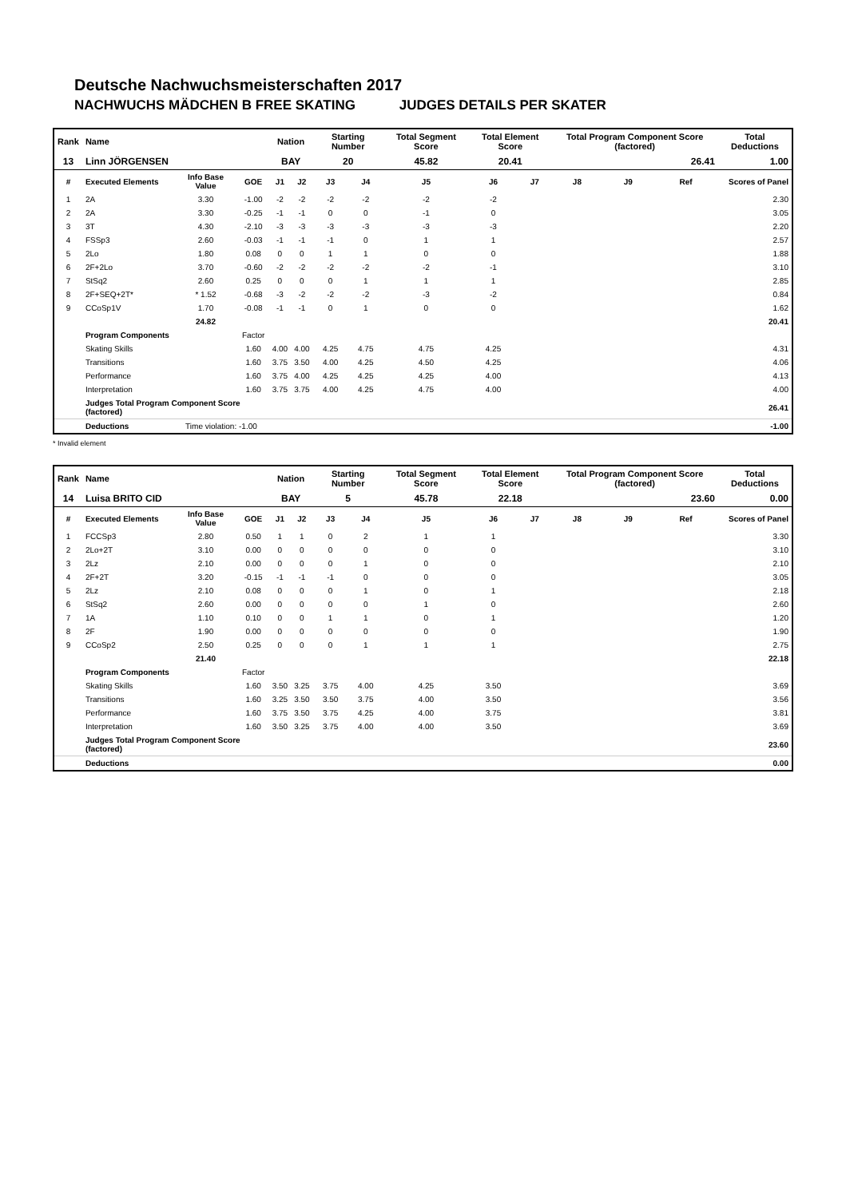Deutsche Nachwuchsmeisterschaften 2017
NACHWUCHS MÄDCHEN B FREE SKATING JUDGES DETAILS PER SKATER
| Rank | Name | | | Nation | | Starting Number | | Total Segment Score | Total Element Score | | Total Program Component Score (factored) | | | Total Deductions |
| 13 | Linn JÖRGENSEN | | | BAY | | 20 | | 45.82 | 20.41 | | 26.41 | | | 1.00 |
| # | Executed Elements | Info Base Value | GOE | J1 | J2 | J3 | J4 | J5 | J6 | J7 | J8 | J9 | Ref | Scores of Panel |
| 1 | 2A | 3.30 | -1.00 | -2 | -2 | -2 | -2 | -2 | -2 | | | | | 2.30 |
| 2 | 2A | 3.30 | -0.25 | -1 | -1 | 0 | 0 | -1 | 0 | | | | | 3.05 |
| 3 | 3T | 4.30 | -2.10 | -3 | -3 | -3 | -3 | -3 | -3 | | | | | 2.20 |
| 4 | FSSp3 | 2.60 | -0.03 | -1 | -1 | -1 | 0 | 1 | 1 | | | | | 2.57 |
| 5 | 2Lo | 1.80 | 0.08 | 0 | 0 | 1 | 1 | 0 | 0 | | | | | 1.88 |
| 6 | 2F+2Lo | 3.70 | -0.60 | -2 | -2 | -2 | -2 | -2 | -1 | | | | | 3.10 |
| 7 | StSq2 | 2.60 | 0.25 | 0 | 0 | 0 | 1 | 1 | 1 | | | | | 2.85 |
| 8 | 2F+SEQ+2T* | * 1.52 | -0.68 | -3 | -2 | -2 | -2 | -3 | -2 | | | | | 0.84 |
| 9 | CCoSp1V | 1.70 | -0.08 | -1 | -1 | 0 | 1 | 0 | 0 | | | | | 1.62 |
| | | 24.82 | | | | | | | | | | | | 20.41 |
| | Program Components | | Factor | | | | | | | | | | | |
| | Skating Skills | | 1.60 | 4.00 | 4.00 | 4.25 | 4.75 | 4.75 | 4.25 | | | | | 4.31 |
| | Transitions | | 1.60 | 3.75 | 3.50 | 4.00 | 4.25 | 4.50 | 4.25 | | | | | 4.06 |
| | Performance | | 1.60 | 3.75 | 4.00 | 4.25 | 4.25 | 4.25 | 4.00 | | | | | 4.13 |
| | Interpretation | | 1.60 | 3.75 | 3.75 | 4.00 | 4.25 | 4.75 | 4.00 | | | | | 4.00 |
| | Judges Total Program Component Score (factored) | | | | | | | | | | | | | 26.41 |
| | Deductions | Time violation: -1.00 | | | | | | | | | | | | -1.00 |
* Invalid element
| Rank | Name | | | Nation | | Starting Number | | Total Segment Score | Total Element Score | | Total Program Component Score (factored) | | | Total Deductions |
| 14 | Luisa BRITO CID | | | BAY | | 5 | | 45.78 | 22.18 | | 23.60 | | | 0.00 |
| # | Executed Elements | Info Base Value | GOE | J1 | J2 | J3 | J4 | J5 | J6 | J7 | J8 | J9 | Ref | Scores of Panel |
| 1 | FCCSp3 | 2.80 | 0.50 | 1 | 1 | 0 | 2 | 1 | 1 | | | | | 3.30 |
| 2 | 2Lo+2T | 3.10 | 0.00 | 0 | 0 | 0 | 0 | 0 | 0 | | | | | 3.10 |
| 3 | 2Lz | 2.10 | 0.00 | 0 | 0 | 0 | 1 | 0 | 0 | | | | | 2.10 |
| 4 | 2F+2T | 3.20 | -0.15 | -1 | -1 | -1 | 0 | 0 | 0 | | | | | 3.05 |
| 5 | 2Lz | 2.10 | 0.08 | 0 | 0 | 0 | 1 | 0 | 1 | | | | | 2.18 |
| 6 | StSq2 | 2.60 | 0.00 | 0 | 0 | 0 | 0 | 1 | 0 | | | | | 2.60 |
| 7 | 1A | 1.10 | 0.10 | 0 | 0 | 1 | 1 | 0 | 1 | | | | | 1.20 |
| 8 | 2F | 1.90 | 0.00 | 0 | 0 | 0 | 0 | 0 | 0 | | | | | 1.90 |
| 9 | CCoSp2 | 2.50 | 0.25 | 0 | 0 | 0 | 1 | 1 | 1 | | | | | 2.75 |
| | | 21.40 | | | | | | | | | | | | 22.18 |
| | Program Components | | Factor | | | | | | | | | | | |
| | Skating Skills | | 1.60 | 3.50 | 3.25 | 3.75 | 4.00 | 4.25 | 3.50 | | | | | 3.69 |
| | Transitions | | 1.60 | 3.25 | 3.50 | 3.50 | 3.75 | 4.00 | 3.50 | | | | | 3.56 |
| | Performance | | 1.60 | 3.75 | 3.50 | 3.75 | 4.25 | 4.00 | 3.75 | | | | | 3.81 |
| | Interpretation | | 1.60 | 3.50 | 3.25 | 3.75 | 4.00 | 4.00 | 3.50 | | | | | 3.69 |
| | Judges Total Program Component Score (factored) | | | | | | | | | | | | | 23.60 |
| | Deductions | | | | | | | | | | | | | 0.00 |